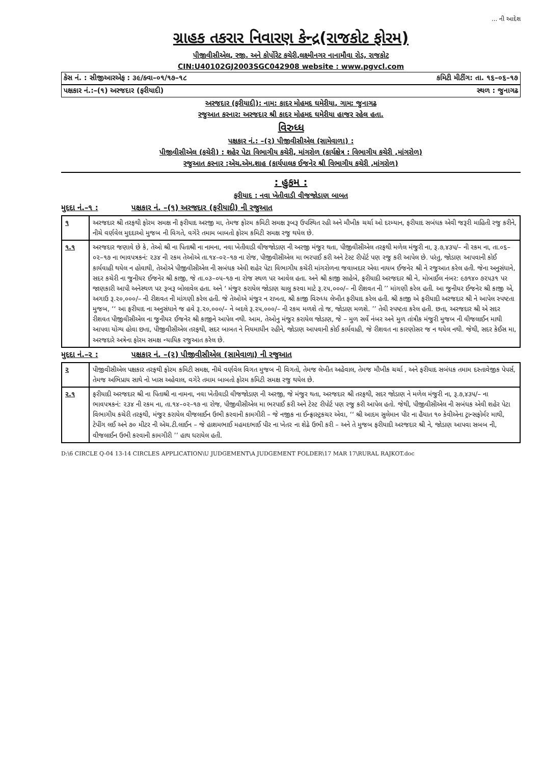... ની આદેશ
ગ્રાહક તકરાર નિવારણ કેન્દ્ર(રાજકોટ ફોરમ)
પીજીવીસીએલ, રજી. અને કોર્પોરેટ કચેરી,લક્ષ્મીનગર નાનામૌવા રોડ, રાજકોટ
CIN:U40102GJ2003SGC042908 website : www.pgvcl.com
કેસ નં. : સીજીઆરએફ : ૩૯/ક્વા–૦૧/૧૭–૧૮ કમિટી મીટીંગ: તા. ૧૬–૦૬–૧૭
પક્ષકાર નં.:–(૧) અરજદાર (ફરીયાદી) સ્થળ : જુનાગઢ
અરજદાર (ફરીયાદી): નામ: કાદર મોહમદ ઘમેરીયા, ગામ: જુનાગઢ
રજુઆત કરનાર: અરજદાર શ્રી કાદર મોહમદ ઘમેરીયા હાજર રહેલ હતા.
વિરુધ્ધ
પક્ષકાર નં.: –(૨) પીજીવીસીએલ (સામેવાળા) :
પીજીવીસીએલ (કચેરી) : શહેર પેટા વિભાગીય કચેરી, માંગરોળ (કાર્યક્ષેત્ર : વિભાગીય કચેરી ,માંગરોળ)
રજુઆત કરનાર :એચ.એમ.શાહ (કાર્યપાલક ઈજનેર શ્રી વિભાગીય કચેરી ,માંગરોળ)
: હુકમ :
ફરીયાદ : નવા ખેતીવાડી વીજજોડાણ બાબત
મુદદા નં.–૧ : પક્ષકાર નં. –(૧) અરજદાર (ફરીયાદી) ની રજુઆત
| ૧ | અરજદાર શ્રી તરફથી ફોરમ સમક્ષ ની ફરીયાદ અરજી મા, તેમજ ફોરમ કમિટી સમક્ષ રૂબરૂ ઉપસ્થિત રહી અને મૌખીક ચર્ચા ઓ દરમ્યાન, ફરીયાદ સબંધક એવી જરૂરી માહિતી રજુ કરીને, નીચે વર્ણવેલ મુદદાઓ મુજબ ની વિગતે, વગેરે તમામ બાબતો ફોરમ કમિટી સમક્ષ રજુ થયેલ છે. |
| ૧.૧ | અરજદાર જણાવે છે કે, તેઓ શ્રી ના પિતાશ્રી ના નામના, નવા ખેતીવાડી વીજજોડાણ ની અરજી મંજુર થતા, પીજીવીસીએલ તરફથી મળેલ મંજુરી ના, રૂ.૭,૪૩૫/– ની રકમ ના, તા.૦૬–૦૨–૧૭ ના ભાવપત્રકનં: ૨૩૪ ની રકમ તેઓએ તા.૧૪–૦૨–૧૭ ના રોજ, પીજીવીસીએલ મા ભરપાઈ કરી અને ટેસ્ટ રીપોર્ટ પણ રજુ કરી આપેલ છે. પરંતુ, જોડાણ આપવાની કોઈ કાર્યવાહી થયેલ ન હોવાથી, તેઓએ પીજીવીસીએલ ની સબંધક એવી શહેર પેટા વિભાગીય કચેરી માંગરોળના જવાબદાર એવા નાયબ ઈજનેર શ્રી ને રજુઆત કરેલ હતી. જેના અનુસંધાને, સદર કચેરી ના જુનીયર ઈજનેર શ્રી કાજી, જે તા.૦૩–૦૫–૧૭ ના રોજ સ્થળ પર આવેલ હતા. અને શ્રી કાજી સાહેબે, ફરીયાદી અરજદાર શ્રી ને, મોબાઈલ નંબર: ૯૭૧૪૦ ૭૨૫૩૧ પર જાણકારી આપી અનેસ્થળ પર રૂબરૂ બોલાવેલ હતા. અને ‘ મંજુર કરાયેલ જોડાણ ચાલુ કરવા માટે રૂ.૨૫,૦૦૦/– ની રીશવત ની ’’ માંગણી કરેલ હતી. આ જુનીયર ઈજનેર શ્રી કાજી એ, અગાઉ રૂ.૨૦,૦૦૦/– ની રીશવત ની માંગણી કરેલ હતી. જે તેઓએ મંજુર ન રાખતા, શ્રી કાજી વિરુધ્ધ લેખીત ફરીયાદ કરેલ હતી. શ્રી કાજી એ ફરીયાદી અરજદાર શ્રી ને આપેલ સ્પષ્ટતા મુજબ, ‘‘ આ ફરીયાદ ના અનુસંધાને જ હવે રૂ.૨૦,૦૦૦/– ને બદલે રૂ.૨૫,૦૦૦/– ની રકમ મળશે તો જ, જોડાણ મળશે. ’’ તેવી સ્પષ્ટતા કરેલ હતી. છતા, અરજદાર શ્રી એ સદર રીશવત પીજીવીસીએલ ના જુનીયર ઈજનેર શ્રી કાજીને આપેલ નથી. આમ, તેઓનુ મંજુર કરાયેલ જોડાણ, જે – મુળ સર્વે નંબર અને મુળ તાંત્રીક મંજુરી મુજબ ની વીજલાઈન માથી આપવા યોગ્ય હોવા છતા, પીજીવીસીએલ તરફથી, સદર બાબત ને નિયમાધીન રહીને, જોડાણ આપવાની કોઈ કાર્યવાહી, જે રીશવત ના કારણોસર જ ન થયેલ નથી. જેથી, સદર કેઈસ મા, અરજદારે અત્રેના ફોરમ સમક્ષ ન્યાયિક રજુઆત કરેલ છે. |
મુદદા નં.–૨ : પક્ષકાર નં. –(૨) પીજીવીસીએલ (સામેવાળા) ની રજુઆત
| ૨ | પીજીવીસીએલ પક્ષકાર તરફથી ફોરમ કમિટી સમક્ષ, નીચે વર્ણવેલ વિગત મુજબ ની વિગતો, તેમજ લેખીત અહેવાલ, તેમજ મૌખીક ચર્ચા , અને ફરીયાદ સબંધક તમામ દસ્તાવેજીક પેપર્સ, તેમજ અભિપ્રાય સાથે નો ખાસ અહેવાલ, વગેરે તમામ બાબતો ફોરમ કમિટી સમક્ષ રજુ થયેલ છે. |
| ૨.૧ | ફરીયાદી અરજદાર શ્રી ના પિતાશ્રી ના નામના, નવા ખેતીવાડી વીજજોડાણ ની અરજી, જે મંજુર થતા, અરજદાર શ્રી તરફથી, સદર જોડાણ ને મળેલ મંજુરી ના, રૂ.૭,૪૩૫/– ના ભાવપત્રકનં: ૨૩૪ ની રકમ ના, તા.૧૪–૦૨–૧૭ ના રોજ, પીજીવીસીએલ મા ભરપાઈ કરી અને ટેસ્ટ રીપોર્ટ પણ રજુ કરી આપેલ હતો. જેથી, પીજીવીસીએલ ની સબંધક એવી શહેર પેટા વિભાગીય કચેરી તરફથી, મંજુર કરાયેલ વીજલાઈન ઉભી કરવાની કામગીરી – જે નજીક ના ઈન્ફ્રાસ્ટ્રકચર એવા, ‘‘ શ્રી આદમ સુલેમાન પીર ના હૈયાત ૧૦ કેવીએના ટ્રાન્સફોર્મર માથી, ટેપીંગ લઈ અને ૭૦ મીટર ની એચ.ટી.લાઈન – જે હાશમભાઈ મહમદભાઈ પીર ના ખેતર ના શેઢે ઉભી કરી – અને તે મુજબ ફરીયાદી અરજદાર શ્રી ને, જોડાણ આપવા સબબ ની, વીજલાઈન ઉભી કરવાની કામગીરી ’’ હાથ ધરાયેલ હતી. |
D:\6 CIRCLE Q-04 13-14 CIRCLES APPLICATION\U JUDGEMENT\A JUDGEMENT FOLDER\17 MAR 17\RURAL RAJKOT.doc